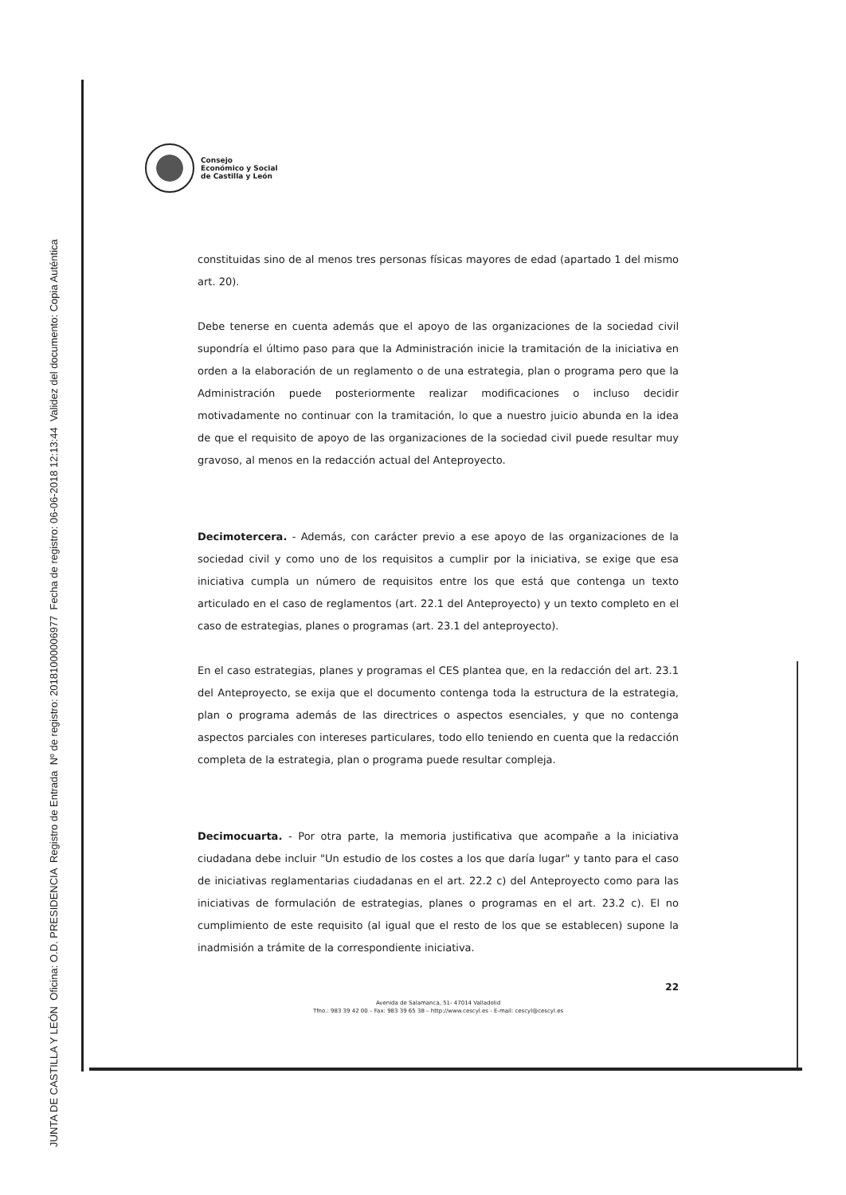JUNTA DE CASTILLA Y LEÓN Oficina: O.D. PRESIDENCIA Registro de Entrada Nº de registro: 20181000006977 Fecha de registro: 06-06-2018 12:13:44 Validez del documento: Copia Auténtica
Consejo
Económico y Social
de Castilla y León
constituidas sino de al menos tres personas físicas mayores de edad (apartado 1 del mismo art. 20).
Debe tenerse en cuenta además que el apoyo de las organizaciones de la sociedad civil supondría el último paso para que la Administración inicie la tramitación de la iniciativa en orden a la elaboración de un reglamento o de una estrategia, plan o programa pero que la Administración puede posteriormente realizar modificaciones o incluso decidir motivadamente no continuar con la tramitación, lo que a nuestro juicio abunda en la idea de que el requisito de apoyo de las organizaciones de la sociedad civil puede resultar muy gravoso, al menos en la redacción actual del Anteproyecto.
Decimotercera. - Además, con carácter previo a ese apoyo de las organizaciones de la sociedad civil y como uno de los requisitos a cumplir por la iniciativa, se exige que esa iniciativa cumpla un número de requisitos entre los que está que contenga un texto articulado en el caso de reglamentos (art. 22.1 del Anteproyecto) y un texto completo en el caso de estrategias, planes o programas (art. 23.1 del anteproyecto).
En el caso estrategias, planes y programas el CES plantea que, en la redacción del art. 23.1 del Anteproyecto, se exija que el documento contenga toda la estructura de la estrategia, plan o programa además de las directrices o aspectos esenciales, y que no contenga aspectos parciales con intereses particulares, todo ello teniendo en cuenta que la redacción completa de la estrategia, plan o programa puede resultar compleja.
Decimocuarta. - Por otra parte, la memoria justificativa que acompañe a la iniciativa ciudadana debe incluir "Un estudio de los costes a los que daría lugar" y tanto para el caso de iniciativas reglamentarias ciudadanas en el art. 22.2 c) del Anteproyecto como para las iniciativas de formulación de estrategias, planes o programas en el art. 23.2 c). El no cumplimiento de este requisito (al igual que el resto de los que se establecen) supone la inadmisión a trámite de la correspondiente iniciativa.
22
Avenida de Salamanca, 51- 47014 Valladolid
Tfno.: 983 39 42 00 – Fax: 983 39 65 38 – http://www.cescyl.es - E-mail: cescyl@cescyl.es